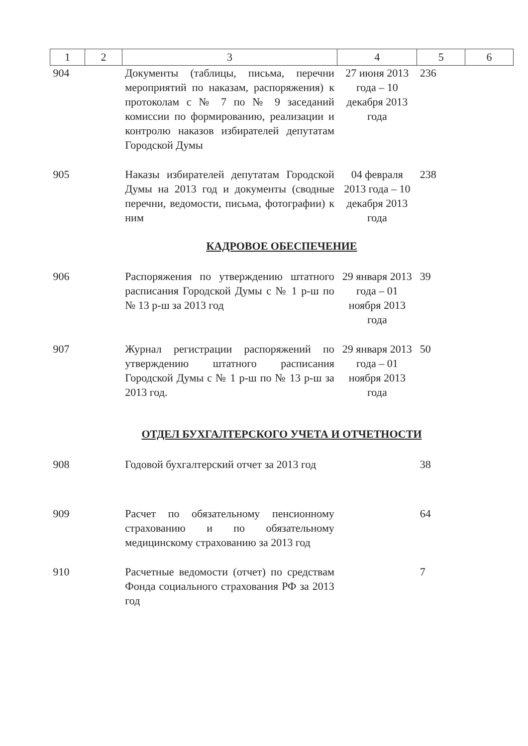| 1 | 2 | 3 | 4 | 5 | 6 |
| --- | --- | --- | --- | --- | --- |
| 904 | | Документы (таблицы, письма, перечни мероприятий по наказам, распоряжения) к протоколам с № 7 по № 9 заседаний комиссии по формированию, реализации и контролю наказов избирателей депутатам Городской Думы | 27 июня 2013 года – 10 декабря 2013 года | 236 | |
| 905 | | Наказы избирателей депутатам Городской Думы на 2013 год и документы (сводные перечни, ведомости, письма, фотографии) к ним | 04 февраля 2013 года – 10 декабря 2013 года | 238 | |
| КАДРОВОЕ ОБЕСПЕЧЕНИЕ | | | | | |
| 906 | | Распоряжения по утверждению штатного расписания Городской Думы с № 1 р-ш по № 13 р-ш за 2013 год | 29 января 2013 года – 01 ноября 2013 года | 39 | |
| 907 | | Журнал регистрации распоряжений по утверждению штатного расписания Городской Думы с № 1 р-ш по № 13 р-ш за 2013 год. | 29 января 2013 года – 01 ноября 2013 года | 50 | |
| ОТДЕЛ БУХГАЛТЕРСКОГО УЧЕТА И ОТЧЕТНОСТИ | | | | | |
| 908 | | Годовой бухгалтерский отчет за 2013 год | | 38 | |
| 909 | | Расчет по обязательному пенсионному страхованию и по обязательному медицинскому страхованию за 2013 год | | 64 | |
| 910 | | Расчетные ведомости (отчет) по средствам Фонда социального страхования РФ за 2013 год | | 7 | |